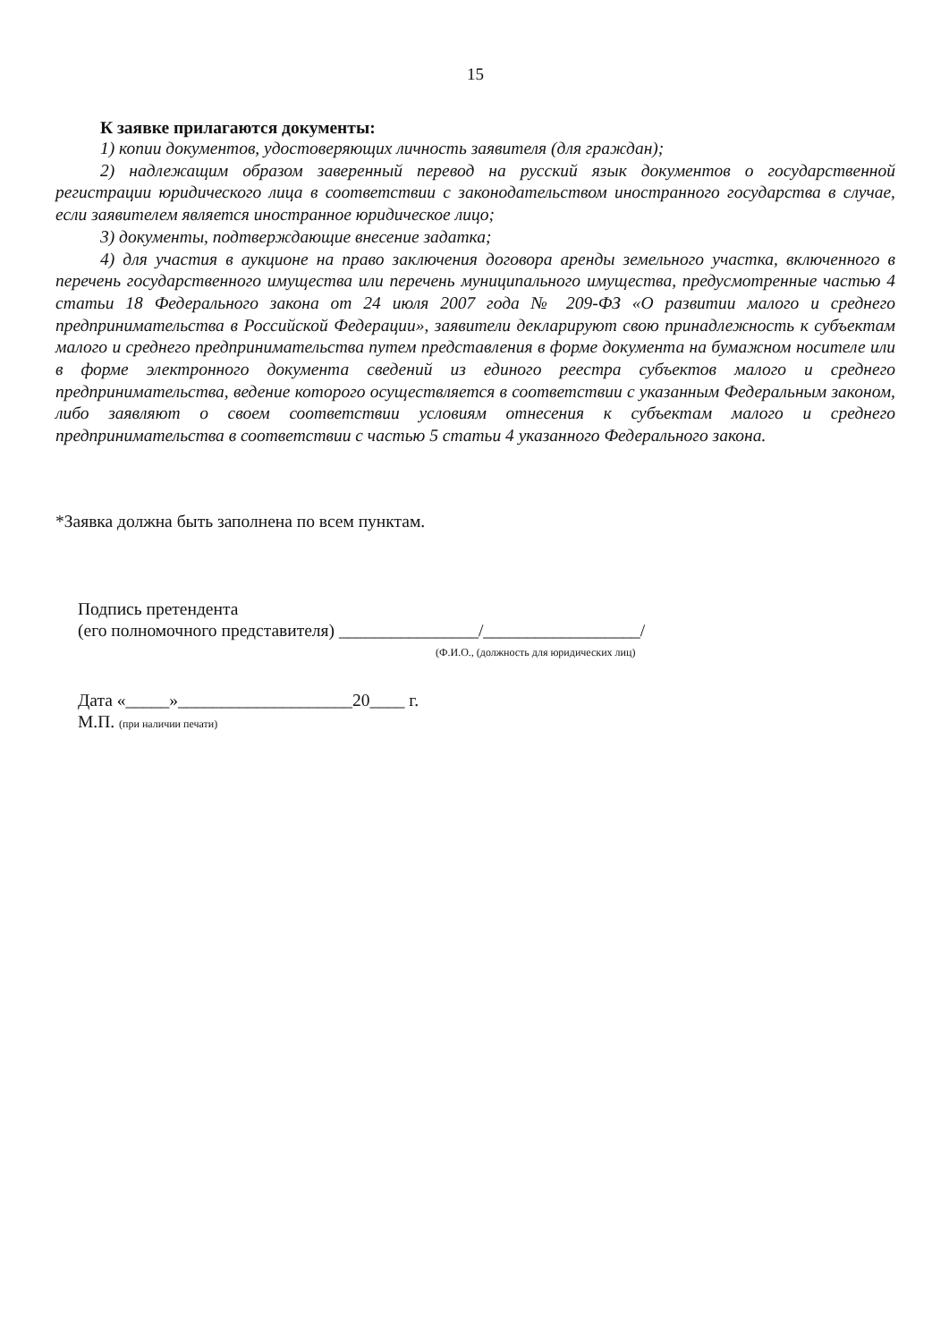15
К заявке прилагаются документы:
1) копии документов, удостоверяющих личность заявителя (для граждан);
2) надлежащим образом заверенный перевод на русский язык документов о государственной регистрации юридического лица в соответствии с законодательством иностранного государства в случае, если заявителем является иностранное юридическое лицо;
3) документы, подтверждающие внесение задатка;
4) для участия в аукционе на право заключения договора аренды земельного участка, включенного в перечень государственного имущества или перечень муниципального имущества, предусмотренные частью 4 статьи 18 Федерального закона от 24 июля 2007 года № 209-ФЗ «О развитии малого и среднего предпринимательства в Российской Федерации», заявители декларируют свою принадлежность к субъектам малого и среднего предпринимательства путем представления в форме документа на бумажном носителе или в форме электронного документа сведений из единого реестра субъектов малого и среднего предпринимательства, ведение которого осуществляется в соответствии с указанным Федеральным законом, либо заявляют о своем соответствии условиям отнесения к субъектам малого и среднего предпринимательства в соответствии с частью 5 статьи 4 указанного Федерального закона.
*Заявка должна быть заполнена по всем пунктам.
Подпись претендента
(его полномочного представителя) ________________/__________________/
(Ф.И.О., (должность для юридических лиц)
Дата «_____»____________________20____ г.
М.П. (при наличии печати)